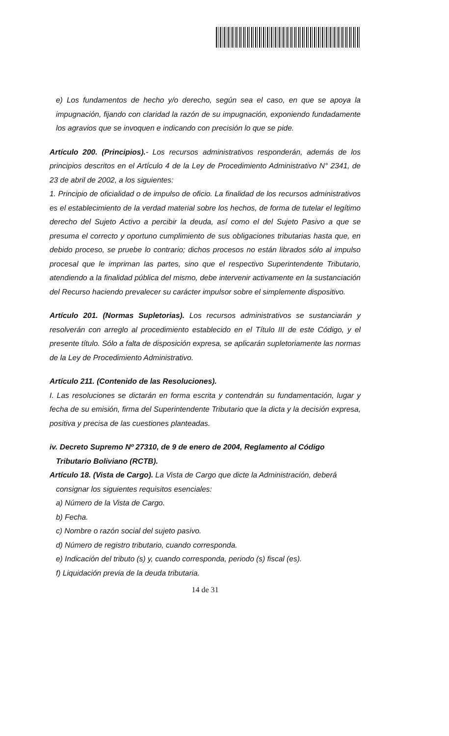e) Los fundamentos de hecho y/o derecho, según sea el caso, en que se apoya la impugnación, fijando con claridad la razón de su impugnación, exponiendo fundadamente los agravios que se invoquen e indicando con precisión lo que se pide.
Artículo 200. (Principios).- Los recursos administrativos responderán, además de los principios descritos en el Artículo 4 de la Ley de Procedimiento Administrativo N° 2341, de 23 de abril de 2002, a los siguientes:
1. Principio de oficialidad o de impulso de oficio. La finalidad de los recursos administrativos es el establecimiento de la verdad material sobre los hechos, de forma de tutelar el legítimo derecho del Sujeto Activo a percibir la deuda, así como el del Sujeto Pasivo a que se presuma el correcto y oportuno cumplimiento de sus obligaciones tributarias hasta que, en debido proceso, se pruebe lo contrario; dichos procesos no están librados sólo al impulso procesal que le impriman las partes, sino que el respectivo Superintendente Tributario, atendiendo a la finalidad pública del mismo, debe intervenir activamente en la sustanciación del Recurso haciendo prevalecer su carácter impulsor sobre el simplemente dispositivo.
Artículo 201. (Normas Supletorias). Los recursos administrativos se sustanciarán y resolverán con arreglo al procedimiento establecido en el Título III de este Código, y el presente título. Sólo a falta de disposición expresa, se aplicarán supletoriamente las normas de la Ley de Procedimiento Administrativo.
Artículo 211. (Contenido de las Resoluciones).
I. Las resoluciones se dictarán en forma escrita y contendrán su fundamentación, lugar y fecha de su emisión, firma del Superintendente Tributario que la dicta y la decisión expresa, positiva y precisa de las cuestiones planteadas.
iv. Decreto Supremo Nº 27310, de 9 de enero de 2004, Reglamento al Código
Tributario Boliviano (RCTB).
Artículo 18. (Vista de Cargo). La Vista de Cargo que dicte la Administración, deberá
consignar los siguientes requisitos esenciales:
a) Número de la Vista de Cargo.
b) Fecha.
c) Nombre o razón social del sujeto pasivo.
d) Número de registro tributario, cuando corresponda.
e) Indicación del tributo (s) y, cuando corresponda, periodo (s) fiscal (es).
f) Liquidación previa de la deuda tributaria.
14 de 31